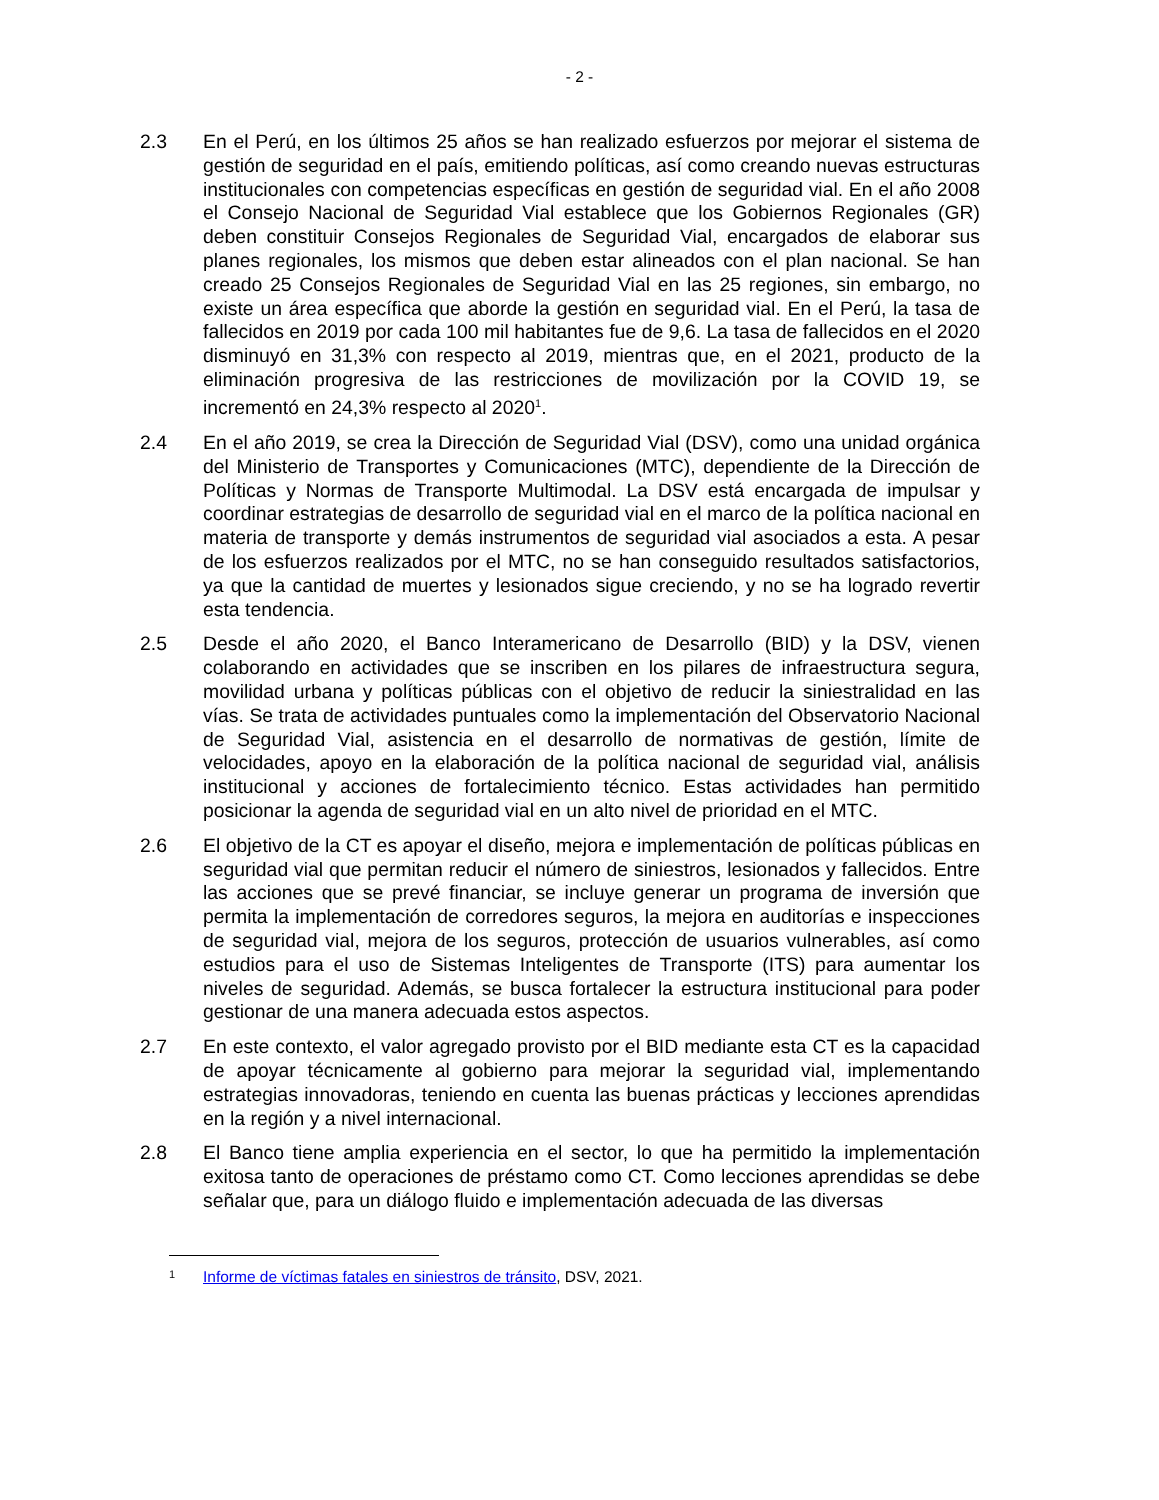- 2 -
2.3 En el Perú, en los últimos 25 años se han realizado esfuerzos por mejorar el sistema de gestión de seguridad en el país, emitiendo políticas, así como creando nuevas estructuras institucionales con competencias específicas en gestión de seguridad vial. En el año 2008 el Consejo Nacional de Seguridad Vial establece que los Gobiernos Regionales (GR) deben constituir Consejos Regionales de Seguridad Vial, encargados de elaborar sus planes regionales, los mismos que deben estar alineados con el plan nacional. Se han creado 25 Consejos Regionales de Seguridad Vial en las 25 regiones, sin embargo, no existe un área específica que aborde la gestión en seguridad vial. En el Perú, la tasa de fallecidos en 2019 por cada 100 mil habitantes fue de 9,6. La tasa de fallecidos en el 2020 disminuyó en 31,3% con respecto al 2019, mientras que, en el 2021, producto de la eliminación progresiva de las restricciones de movilización por la COVID 19, se incrementó en 24,3% respecto al 2020<sup>1</sup>.
2.4 En el año 2019, se crea la Dirección de Seguridad Vial (DSV), como una unidad orgánica del Ministerio de Transportes y Comunicaciones (MTC), dependiente de la Dirección de Políticas y Normas de Transporte Multimodal. La DSV está encargada de impulsar y coordinar estrategias de desarrollo de seguridad vial en el marco de la política nacional en materia de transporte y demás instrumentos de seguridad vial asociados a esta. A pesar de los esfuerzos realizados por el MTC, no se han conseguido resultados satisfactorios, ya que la cantidad de muertes y lesionados sigue creciendo, y no se ha logrado revertir esta tendencia.
2.5 Desde el año 2020, el Banco Interamericano de Desarrollo (BID) y la DSV, vienen colaborando en actividades que se inscriben en los pilares de infraestructura segura, movilidad urbana y políticas públicas con el objetivo de reducir la siniestralidad en las vías. Se trata de actividades puntuales como la implementación del Observatorio Nacional de Seguridad Vial, asistencia en el desarrollo de normativas de gestión, límite de velocidades, apoyo en la elaboración de la política nacional de seguridad vial, análisis institucional y acciones de fortalecimiento técnico. Estas actividades han permitido posicionar la agenda de seguridad vial en un alto nivel de prioridad en el MTC.
2.6 El objetivo de la CT es apoyar el diseño, mejora e implementación de políticas públicas en seguridad vial que permitan reducir el número de siniestros, lesionados y fallecidos. Entre las acciones que se prevé financiar, se incluye generar un programa de inversión que permita la implementación de corredores seguros, la mejora en auditorías e inspecciones de seguridad vial, mejora de los seguros, protección de usuarios vulnerables, así como estudios para el uso de Sistemas Inteligentes de Transporte (ITS) para aumentar los niveles de seguridad. Además, se busca fortalecer la estructura institucional para poder gestionar de una manera adecuada estos aspectos.
2.7 En este contexto, el valor agregado provisto por el BID mediante esta CT es la capacidad de apoyar técnicamente al gobierno para mejorar la seguridad vial, implementando estrategias innovadoras, teniendo en cuenta las buenas prácticas y lecciones aprendidas en la región y a nivel internacional.
2.8 El Banco tiene amplia experiencia en el sector, lo que ha permitido la implementación exitosa tanto de operaciones de préstamo como CT. Como lecciones aprendidas se debe señalar que, para un diálogo fluido e implementación adecuada de las diversas
1
Informe de víctimas fatales en siniestros de tránsito, DSV, 2021.